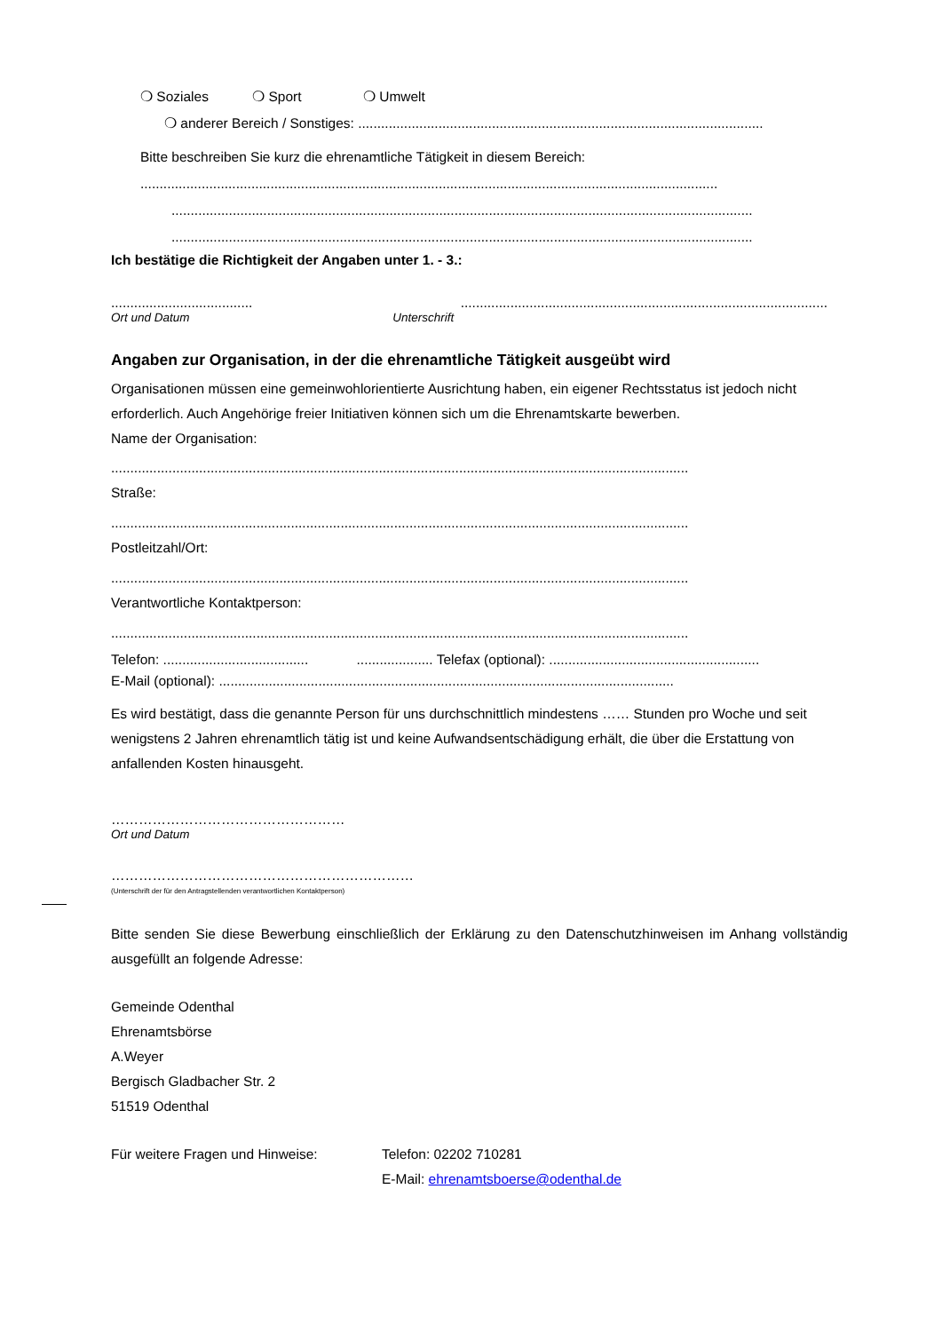❍ Soziales ❍ Sport ❍ Umwelt
❍ anderer Bereich / Sonstiges: ..........................................................................................................
Bitte beschreiben Sie kurz die ehrenamtliche Tätigkeit in diesem Bereich:
.......................................................................................................................................................
........................................................................................................................................................
........................................................................................................................................................
Ich bestätige die Richtigkeit der Angaben unter 1. - 3.:
..................................... ................................................................................................
Ort und Datum Unterschrift
Angaben zur Organisation, in der die ehrenamtliche Tätigkeit ausgeübt wird
Organisationen müssen eine gemeinwohlorientierte Ausrichtung haben, ein eigener Rechtsstatus ist jedoch nicht erforderlich. Auch Angehörige freier Initiativen können sich um die Ehrenamtskarte bewerben.
Name der Organisation:
.......................................................................................................................................................
Straße:
.......................................................................................................................................................
Postleitzahl/Ort:
.......................................................................................................................................................
Verantwortliche Kontaktperson:
.......................................................................................................................................................
Telefon: ...................................... .................... Telefax (optional): .......................................................
E-Mail (optional): .......................................................................................................................
Es wird bestätigt, dass die genannte Person für uns durchschnittlich mindestens …… Stunden pro Woche und seit wenigstens 2 Jahren ehrenamtlich tätig ist und keine Aufwandsentschädigung erhält, die über die Erstattung von anfallenden Kosten hinausgeht.
……………………………………………
Ort und Datum
…………………………………………………………
(Unterschrift der für den Antragstellenden verantwortlichen Kontaktperson)
Bitte senden Sie diese Bewerbung einschließlich der Erklärung zu den Datenschutzhinweisen im Anhang vollständig ausgefüllt an folgende Adresse:
Gemeinde Odenthal
Ehrenamtsbörse
A.Weyer
Bergisch Gladbacher Str. 2
51519 Odenthal
Für weitere Fragen und Hinweise: Telefon: 02202 710281
E-Mail: ehrenamtsboerse@odenthal.de